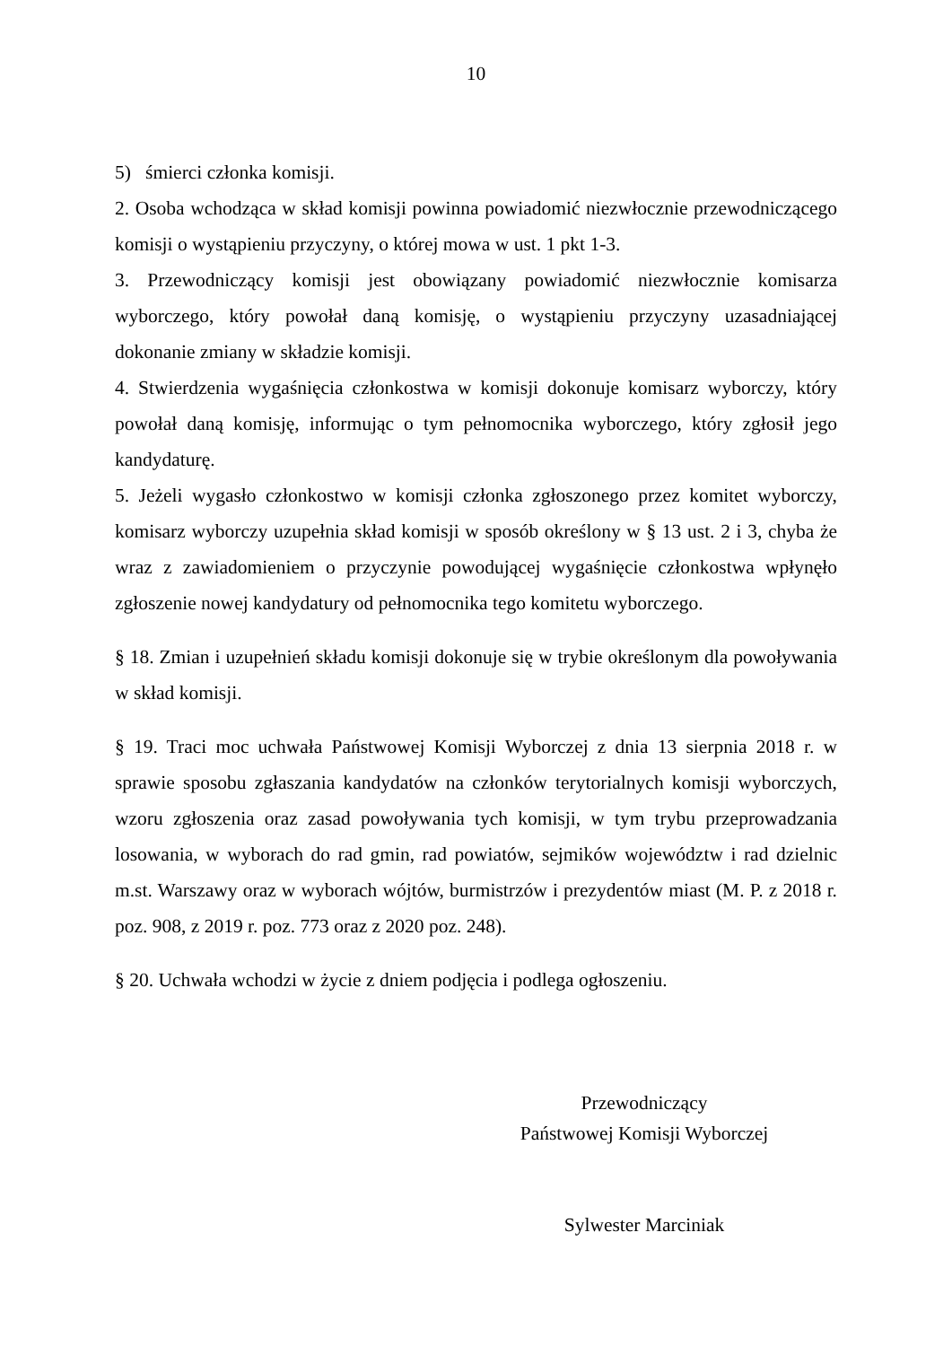10
5) śmierci członka komisji.
2. Osoba wchodząca w skład komisji powinna powiadomić niezwłocznie przewodniczącego komisji o wystąpieniu przyczyny, o której mowa w ust. 1 pkt 1-3.
3. Przewodniczący komisji jest obowiązany powiadomić niezwłocznie komisarza wyborczego, który powołał daną komisję, o wystąpieniu przyczyny uzasadniającej dokonanie zmiany w składzie komisji.
4. Stwierdzenia wygaśnięcia członkostwa w komisji dokonuje komisarz wyborczy, który powołał daną komisję, informując o tym pełnomocnika wyborczego, który zgłosił jego kandydaturę.
5. Jeżeli wygasło członkostwo w komisji członka zgłoszonego przez komitet wyborczy, komisarz wyborczy uzupełnia skład komisji w sposób określony w § 13 ust. 2 i 3, chyba że wraz z zawiadomieniem o przyczynie powodującej wygaśnięcie członkostwa wpłynęło zgłoszenie nowej kandydatury od pełnomocnika tego komitetu wyborczego.
§ 18. Zmian i uzupełnień składu komisji dokonuje się w trybie określonym dla powoływania w skład komisji.
§ 19. Traci moc uchwała Państwowej Komisji Wyborczej z dnia 13 sierpnia 2018 r. w sprawie sposobu zgłaszania kandydatów na członków terytorialnych komisji wyborczych, wzoru zgłoszenia oraz zasad powoływania tych komisji, w tym trybu przeprowadzania losowania, w wyborach do rad gmin, rad powiatów, sejmików województw i rad dzielnic m.st. Warszawy oraz w wyborach wójtów, burmistrzów i prezydentów miast (M. P. z 2018 r. poz. 908, z 2019 r. poz. 773 oraz z 2020 poz. 248).
§ 20. Uchwała wchodzi w życie z dniem podjęcia i podlega ogłoszeniu.
Przewodniczący
Państwowej Komisji Wyborczej
Sylwester Marciniak